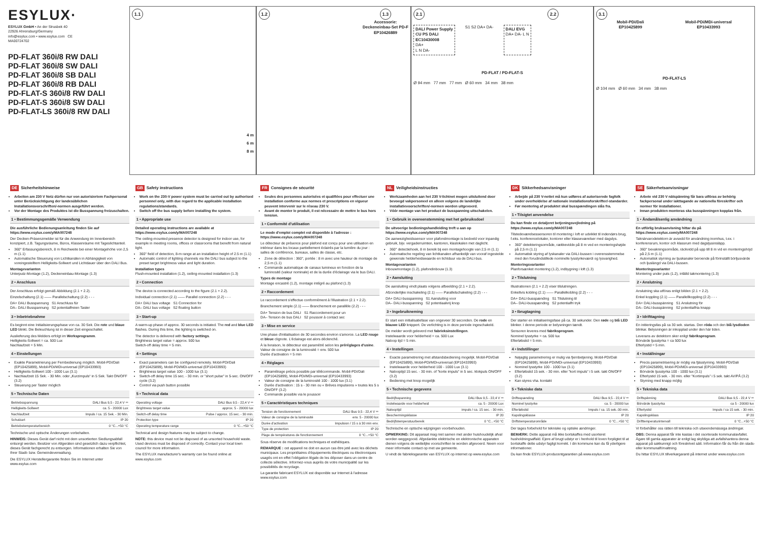ESYLUX·
ESYLUX GmbH • An der Strusbek 40
22926 Ahrensburg/Germany
info@esylux.com • www.esylux.com CE
MA00724702
PD-FLAT 360i/8 RW DALI
PD-FLAT 360i/8 SW DALI
PD-FLAT 360i/8 SB DALI
PD-FLAT 360i/8 RB DALI
PD-FLAT-S 360i/8 RW DALI
PD-FLAT-S 360i/8 SW DALI
PD-FLAT-LS 360i/8 RW DALI
1.1
4 m
6 m
8 m
1.2 1.3
Accessorie:
Deckeneinbau-Set PD-F
EP10426889
2.1 2.2
DALI Power Supply
CU PS DALI
EC10430008
DA+
L N DA-
S1 S2 DA+ DA-
DALI EVG
DA+ DA- L N
PD-FLAT / PD-FLAT-S
Ø 94 mm 77 mm 77 mm Ø 60 mm 34 mm 38 mm
3.1
Mobil-PDi/Dali
EP10425899 Mobil-PDi/MDi-universal
EP10433993
PD-FLAT-LS
Ø 104 mm Ø 60 mm 34 mm 38 mm
DE Sicherheitshinweise
Arbeiten am 230 V Netz dürfen nur von autorisiertem Fachpersonal unter Berücksichtigung der landesüblichen Installationsvorschriften/-normen ausgeführt werden.
Vor der Montage des Produktes ist die Busspannung freizuschalten.
1 • Bestimmungsgemäße Verwendung
Die ausführliche Bedienungsanleitung finden Sie auf https://www.esylux.com/y/MA007248
Der Decken-Präsenzmelder ist für die Anwendung im Innenbereich konzipiert, z.B. Tagungsräume, Büros, Klassenräume mit Tageslichtanteil.
360° Erfassungsbereich, 8 m Reichweite bei einer Montagehöhe von 2,5 m (1.1)
Automatische Steuerung von Lichtkanälen in Abhängigkeit von voreingestelltem Helligkeits-Sollwert und Lichtdauer über den DALI Bus.
Montagevarianten
Unterputz-Montage (1.2), Deckeneinbau-Montage (1.3)
2 • Anschluss
Der Anschluss erfolgt gemäß Abbildung (2.1 + 2.2).
Einzelschaltung (2.1) —— Parallelschaltung (2.2) - - -
DA+ DALI Busspannung S1 Anschluss für
DA– DALI Busspannung S2 potentialfreien Taster
3 • Inbetriebnahme
Es beginnt eine Initialisierungsphase von ca. 30 Sek. Die rote und blaue LED blinkt. Die Beleuchtung ist in dieser Zeit eingeschaltet.
Auslieferung des Melders erfolgt im Werksprogramm.
Helligkeits-Sollwert = ca. 500 Lux
Nachlaufzeit = 5 Min.
4 • Einstellungen
Exakte Parametrierung per Fernbedienung möglich. Mobil-PDi/Dali (EP10425899), Mobil-PDi/MDi-universal (EP10433993)
Helligkeits-Sollwert 100 - 1000 Lux (3.1)
Nachlaufzeit 15 Sek. - 30 Min. oder „Kurzimpuls“ in 5 Sek. Takt ON/OFF (3.2)
Steuerung per Taster möglich
5 • Technische Daten
| Betriebsspannung | DALI Bus 9,5 - 22,4 V ⎓ |
| Helligkeits-Sollwert | ca. 5 - 20000 Lux |
| Nachlaufzeit | Impuls / ca. 15 Sek. - 30 Min. |
| Schutzart | IP 20 |
| Betriebstemperaturbereich | 0 °C...+50 °C |
Technische und optische Änderungen vorbehalten.
HINWEIS: Dieses Gerät darf nicht mit dem unsortierten Siedlungsabfall entsorgt werden. Besitzer von Altgeräten sind gesetzlich dazu verpflichtet, dieses Gerät fachgerecht zu entsorgen. Informationen erhalten Sie von Ihrer Stadt- bzw. Gemeindeverwaltung.
Die ESYLUX Herstellergarantie finden Sie im Internet unter www.esylux.com
GB Safety instructions
Work on the 230-V power system must be carried out by authorised personnel only, with due regard to the applicable installation regulations/standards.
Switch off the bus supply before installing the system.
1 • Appropriate use
Detailed operating instructions are available at https://www.esylux.com/y/MA007248
The ceiling-mounted presence detector is designed for indoor use, for example in meeting rooms, offices or classrooms that benefit from natural light.
360° field of detection, 8-m range at an installation height of 2.5 m (1.1)
Automatic control of lighting channels via the DALI bus subject to the preset target brightness value and light duration.
Installation types
Flush-mounted installation (1.2), ceiling-mounted installation (1.3)
2 • Connection
The device is connected according to the figure (2.1 + 2.2).
Individual connection (2.1) —— Parallel connection (2.2) - - -
DA+ DALI bus voltage S1 Connection for
DA– DALI bus voltage S2 floating button
3 • Start-up
A warm-up phase of approx. 30 seconds is initiated. The red and blue LED flashes. During this time, the lighting is switched on.
The detector is delivered with factory settings.
Brightness target value = approx. 500 lux
Switch-off delay time = 5 min.
4 • Settings
Exact parameters can be configured remotely. Mobil-PDi/Dali (EP10425899), Mobil-PDi/MDi-universal (EP10433993)
Brightness target value 100 - 1000 lux (3.1)
Switch-off delay time 15 sec. - 30 min. or "short pulse" in 5-sec. ON/OFF cycle (3.2)
Control via push button possible
5 • Technical data
| Operating voltage | DALI Bus 9,5 - 22,4 V ⎓ |
| Brightness target value | approx. 5 - 20000 lux |
| Switch-off delay time | Pulse / approx. 15 sec. - 30 min. |
| Protection type | IP 20 |
| Operating temperature range | 0 °C...+50 °C |
Technical and design features may be subject to change.
NOTE: this device must not be disposed of as unsorted household waste. Used devices must be disposed of correctly. Contact your local town council for more information.
The ESYLUX manufacturer's warranty can be found online at www.esylux.com
FR Consignes de sécurité
Seules des personnes autorisées et qualifiées pour effectuer une installation conforme aux normes et prescriptions en vigueur peuvent intervenir sur le réseau 230 V.
Avant de monter le produit, il est nécessaire de mettre le bus hors tension.
1 • Conformité d'utilisation
Le mode d'emploi complet est disponible à l'adresse : https://www.esylux.com/y/MA007248
Le détecteur de présence pour plafond est conçu pour une utilisation en intérieur dans les locaux partiellement éclairés par la lumière du jour : salles de conférence, bureaux, salles de classe, etc.
Zone de détection : 360°, portée : 8 m avec une hauteur de montage de 2,5 m (1.1)
Commande automatique de canaux lumineux en fonction de la luminosité (valeur nominale) et de la durée d'éclairage via le bus DALI.
Types de montage
Montage encastré (1.2), montage intégré au plafond (1.3)
2 • Raccordement
Le raccordement s'effectue conformément à l'illustration (2.1 + 2.2).
Branchement simple (2.1) —— Branchement en parallèle (2.2) - - -
DA+ Tension de bus DALI S1 Raccordement pour un
DA– Tension de bus DALI S2 poussoir à contact sec
3 • Mise en service
Une phase d'initialisation de 30 secondes environ s'amorce. La LED rouge et bleue clignote. L'éclairage est alors déclenché.
À la livraison, le détecteur est paramétré selon les préréglages d'usine.
Valeur de consigne de la luminosité = env. 500 lux
Durée d'activation = 5 min
4 • Réglages
Paramétrage précis possible par télécommande. Mobil-PDi/Dali (EP10425899), Mobil-PDi/MDi-universal (EP10433993)
Valeur de consigne de la luminosité 100 - 1000 lux (3.1)
Durée d'activation : 15 s - 30 min ou « Brèves impulsions » toutes les 5 s ON/OFF (3.2)
Commande possible via le poussoir
5 • Caractéristiques techniques
| Tension de fonctionnement | DALI Bus 9,5 - 22,4 V ⎓ |
| Valeur de consigne de la luminosité | env. 5 - 20000 lux |
| Durée d'activation | Impulsion / 15 s à 30 min env. |
| Type de protection | IP 20 |
| Plage de températures de fonctionnement | 0 °C...+50 °C |
Sous réserve de modifications techniques et esthétiques.
REMARQUE : cet appareil ne doit en aucun cas être jeté avec les déchets municipaux. Les propriétaires d'équipements électriques ou électroniques usagés ont en effet l'obligation légale de les déposer dans un centre de collecte sélective. Informez-vous auprès de votre municipalité sur les possibilités de recyclage.
La garantie fabricant ESYLUX est disponible sur Internet à l'adresse www.esylux.com
NL Veiligheidsinstructies
Werkzaamheden aan het 230 V-lichtnet mogen uitsluitend door bevoegd vakpersoneel en alleen volgens de landelijke installatievoorschriften/-normen worden uitgevoerd.
Vóór montage van het product de busspanning uitschakelen.
1 • Gebruik in overeenstemming met het gebruiksdoel
De uitvoerige bedieningshandleiding treft u aan op https://www.esylux.com/y/MA007248
De aanwezigheidssensor voor plafondmontage is bedoeld voor inpandig gebruik, bijv. vergaderruimten, kantoren, klaslokalen met daglicht.
360° detectiehoek, 8 m bereik bij een montagehoogte van 2,5 m (1.1)
Automatische regeling van lichtkanalen afhankelijk van vooraf ingestelde gewenste helderheidswaarde en lichtduur via de DALI-bus.
Montagevarianten
Inbouwmontage (1.2), plafondinbouw (1.3)
2 • Aansluiting
De aansluiting vindt plaats volgens afbeelding (2.1 + 2.2).
Afzonderlijke inschakeling (2.1) —— Parallelschakeling (2.2) - - -
DA+ DALI-busspanning S1 Aansluiting voor
DA– DALI-busspanning S2 potentiaalvrij knop
3 • Ingebruikneming
Er start een initialisatiefase van ongeveer 30 seconden. De rode en blauwe LED knippert. De verlichting is in deze periode ingeschakeld.
De melder wordt geleverd met fabrieksinstellingen.
Instelwaarde voor helderheid = ca. 500 Lux
Naloop tijd = 5 min.
4 • Instellingen
Exacte parametrering met afstandsbediening mogelijk. Mobil-PDi/Dali (EP10425899), Mobil-PDi/MDi-universal (EP10433993)
Instelwaarde voor helderheid 100 - 1000 Lux (3.1)
Nalooptijd 15 sec. - 30 min. of "korte impuls" in 5 sec. klokpuls ON/OFF (3.2)
Bediening met knop mogelijk
5 • Technische gegevens
| Bedrijfsspanning | DALI Bus 9,5 - 22,4 V ⎓ |
| Instelwaarde voor helderheid | ca. 5 - 20000 Lux |
| Nalooptijd | impuls / ca. 15 sec. - 30 min. |
| Beschermingsklasse | IP 20 |
| Bedrijfstemperatuurbereik | 0 °C...+50 °C |
Technische en optische wijzigingen voorbehouden.
OPMERKING: Dit apparaat mag niet samen met ander huishoudelijk afval worden weggegooid. Afgedankte elektrische en elektronische apparaten dienen volgens de wettelijke voorschriften te worden afgevoerd. Neem voor meer informatie contact op met uw gemeente.
U vindt de fabrieksgarantie van ESYLUX op internet op www.esylux.com
DK Sikkerhedsanvisninger
Arbejde på 230 V-nettet må kun udføres af autoriserede fagfolk under overholdelse af nationale installationsforskrifter/-standarder.
Før montering af produktet skal busspændingen slås fra.
1 • Tilsigtet anvendelse
Du kan finde en detaljeret betjeningsvejledning på https://www.esylux.com/y/MA007248
Tilstedeværelsessensoren til montering i loft er udviklet til indendørs brug, f.eks. konferencelokaler, kontorer eller klasseværelser med dagslys.
360° detekteringsområde, rækkevidde på 8 m ved en monteringshøjde på 2,5 m (1.1)
Automatisk styring af lyskanaler via DALI-bussen i overensstemmelse med den forudindstillede nominelle lysstyrkeværdi og lysvarighed.
Monteringsvarianter
Planforsænket montering (1.2), indbygning i loft (1.3)
2 • Tilslutning
Illustrationen (2.1 + 2.2) viser tilslutningen.
Enkeltvis kobling (2.1) —— Parallelkobling (2.2) - - -
DA+ DALI-busspænding S1 Tilslutning til
DA– DALI-busspænding S2 potentialfri tryk
3 • Ibrugtagning
Der starter en initialiseringsfase på ca. 30 sekunder. Den røde og blå LED blinker. I denne periode er belysningen tændt.
Sensoren leveres med fabriksprogram.
Nominel lysstyrke = ca. 500 lux
Efterløbstid = 5 min.
4 • Indstillinger
Nøjagtig parametrering er mulig via fjernbetjening. Mobil-PDi/Dali (EP10425899), Mobil-PDi/MDi-universal (EP10433993)
Nominel lysstyrke 100 - 1000 lux (3.1)
Efterløbstid 15 sek. - 30 min. eller "kort impuls" i 5 sek. takt ON/OFF (3.2)
Kan styres vha. kontakt
5 • Tekniske data
| Driftsspænding | DALI Bus 9,5 - 22,4 V ⎓ |
| Nominel lysstyrke | ca. 5 - 20000 lux |
| Efterløbstid | Impuls / ca. 15 sek.-30 min. |
| Kapslingsklasse | IP 20 |
| Driftstemperaturområde | 0 °C...+50 °C |
Der tages forbehold for tekniske og optiske ændringer.
BEMÆRK: Dette apparat må ikke bortskaffes med usorteret husholdningsaffald. Ejere af brugt udstyr er i henhold til loven forpligtet til at bortskaffe dette udstyr fagligt korrekt. I din kommune kan du få yderligere informationer.
Du kan finde ESYLUX-producentgarantien på www.esylux.com
SE Säkerhetsanvisningar
Arbete vid 230 V nätspänning får bara utföras av behörig fackpersonal under iakttagande av nationella föreskrifter och normer för installationer.
Innan produkten monteras ska busspänningen kopplas från.
1 • Ändamålsenlig användning
En utförlig bruksanvisning hittar du på https://www.esylux.com/y/MA007248
Taknärvarodetektorn är avsedd för användning inomhus, t.ex. i konferensrum, kontor och klassrum med dagsljusinsläpp.
360° bevakningsområde, räckvidd på upp till 8 m vid en monteringshöjd på 2,5 m (1.1)
Automatisk styrning av ljuskanaler beroende på förinställt börljusvärde och ljuslängd via DALI-bussen.
Monteringsvarianter
Montering under puts (1.2), infälld takmontering (1.3)
2 • Anslutning
Anslutning ska utföras enligt bilden (2.1 + 2.2).
Enkel koppling (2.1) —— Parallellkoppling (2.2) - - -
DA+ DALI-busspänning S1 Anslutning för
DA– DALI-busspänning S2 potentialfria knapp
3 • Idrifttagning
En initieringsfas på ca 30 sek. startas. Den röda och den blå lysdioden blinkar. Belysningen är inkopplad under den här tiden.
Leverans av detektorn sker enligt fabriksprogram.
Börvärde ljusstyrka = ca 500 lux
Efterlystid = 5 min.
4 • Inställningar
Precis parametrisering är möjlig via fjässtyrning. Mobil-PDi/Dali (EP10425899), Mobil-PDi/MDi-universal (EP10433993)
Börvärde ljusstyrka 100 - 1000 lux (3.1)
Efterlystid 15 sek. - 30 min. eller "Kortimpuls" i 5 sek. takt AV/PÅ (3.2)
Styrning med knapp möjlig
5 • Tekniska data
| Driftspänning | DALI Bus 9,5 - 22,4 V ⎓ |
| Börvärde ljusstyrka | ca 5 - 20000 lux |
| Efterlystid | Impuls / ca 15 sek. - 30 min. |
| Kapslingsklass | IP 20 |
| Drifttemperaturintervall | 0 °C...+50 °C |
Vi förbehåller oss rätten till tekniska och utseendemässiga ändringar.
OBS: Denna apparat får inte kastas i det osorterade kommunalavfallet. Ägare till gamla apparater är enligt lag skyldiga att avfallshantera denna apparat på sakkunnigt och föreskrivet sätt. Information får du från din stads- eller kommunalförvaltning.
Du hittar ESYLUX tillverkargaranti på internet under www.esylux.com